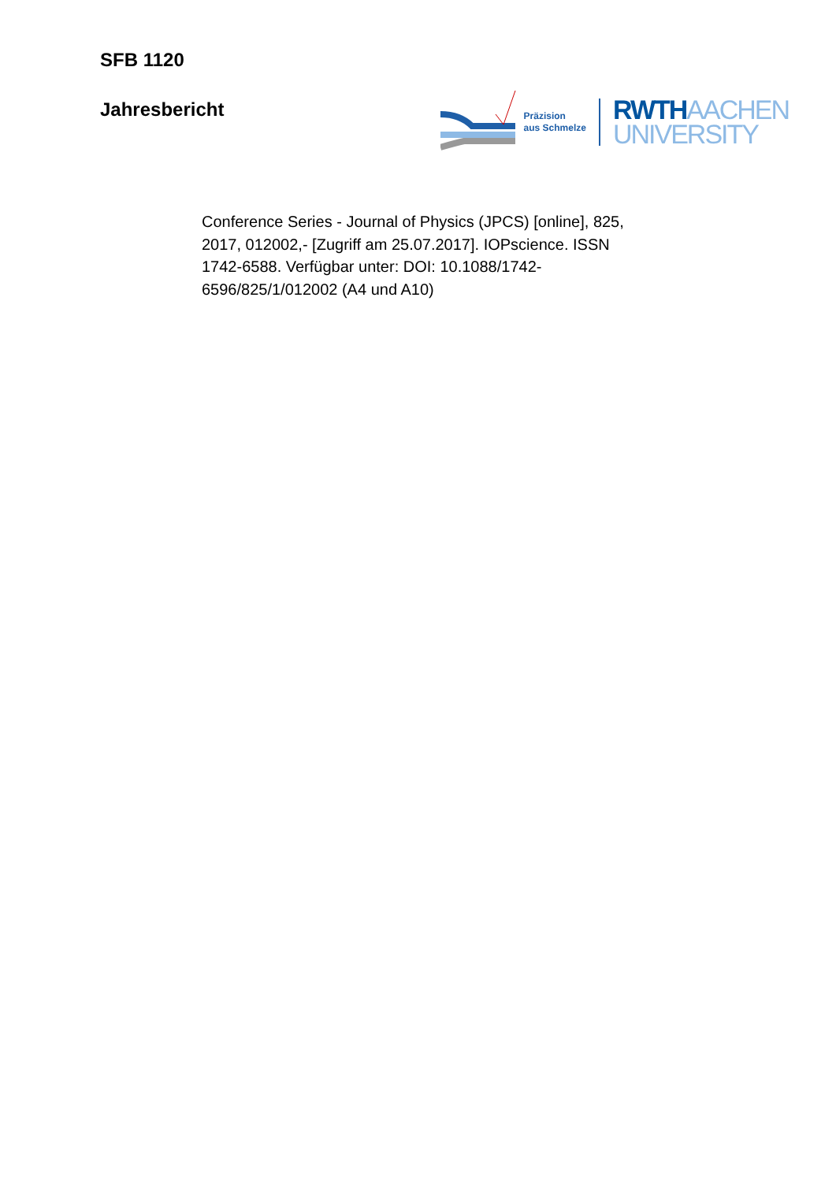SFB 1120
Jahresbericht
Präzision
aus Schmelze
RWTHAACHEN
UNIVERSITY
Conference Series - Journal of Physics (JPCS) [online], 825, 2017, 012002,- [Zugriff am 25.07.2017]. IOPscience. ISSN 1742-6588. Verfügbar unter: DOI: 10.1088/1742-6596/825/1/012002 (A4 und A10)